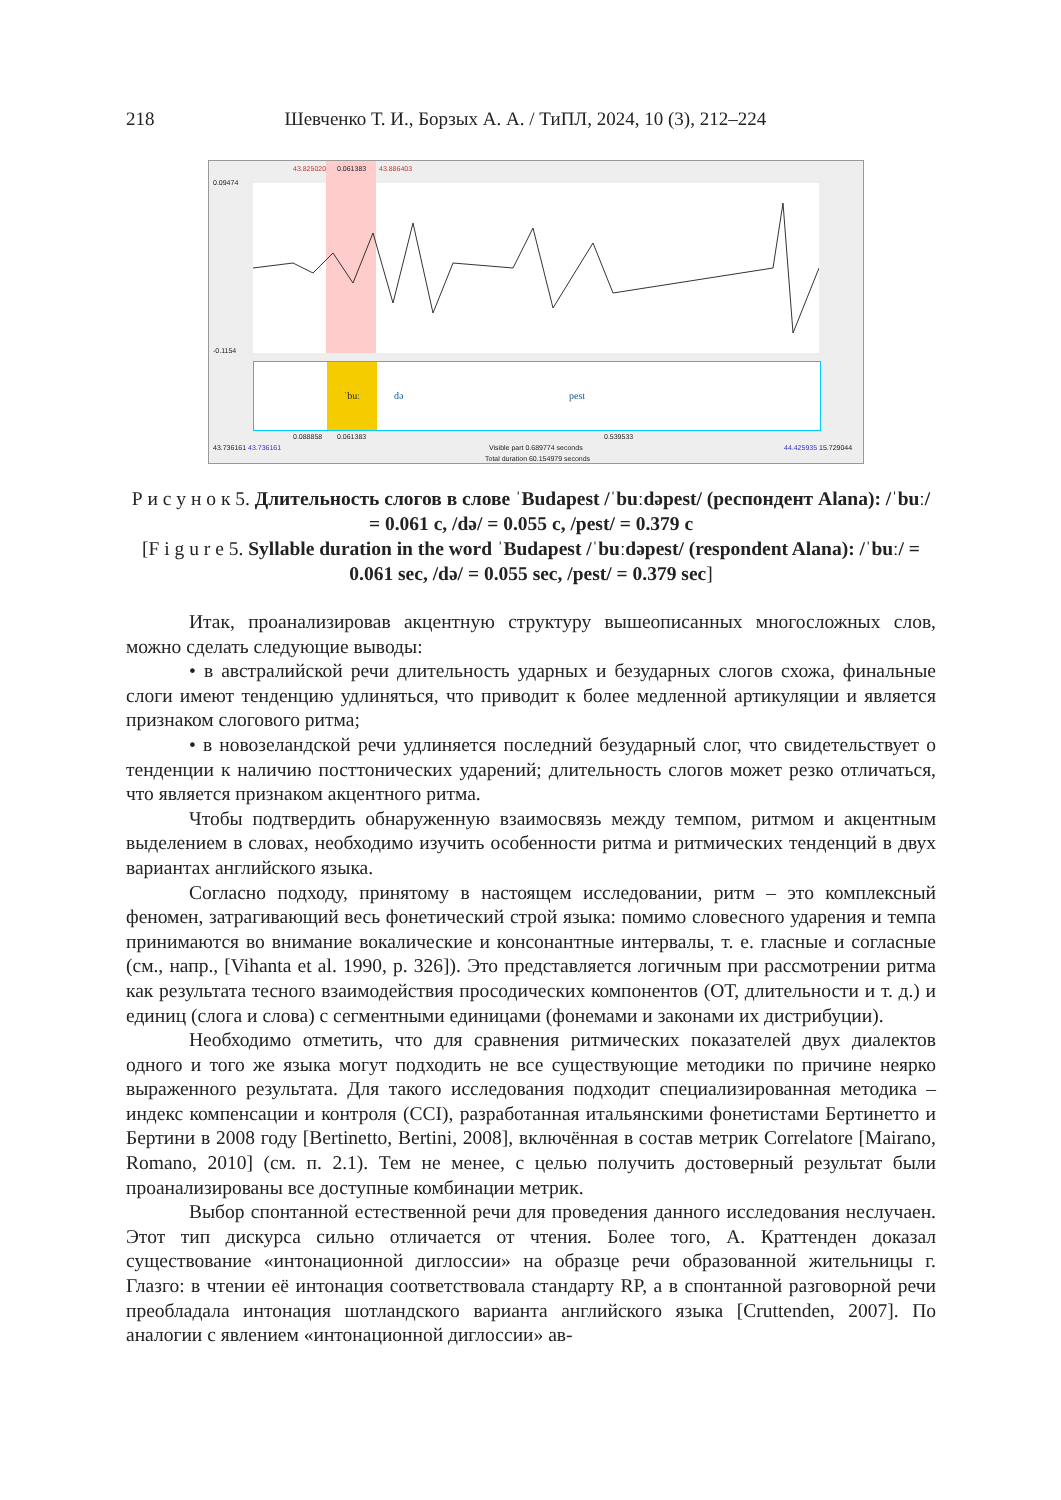218 Шевченко Т. И., Борзых А. А. / ТиПЛ, 2024, 10 (3), 212–224
0.09474
43.825020 0.061383 43.886403
-0.1154
ˈbuː
də pest
0.088858 0.061383 0.539533
43.736161 43.736161 Visible part 0.689774 seconds 44.425935 15.729044
Total duration 60.154979 seconds
Р и с у н о к 5. Длительность слогов в слове ˈBudapest /ˈbuːdəpest/ (респондент Alana): /ˈbuː/ = 0.061 с, /də/ = 0.055 с, /pest/ = 0.379 с
[F i g u r e 5. Syllable duration in the word ˈBudapest /ˈbuːdəpest/ (respondent Alana): /ˈbuː/ = 0.061 sec, /də/ = 0.055 sec, /pest/ = 0.379 sec]
Итак, проанализировав акцентную структуру вышеописанных многосложных слов, можно сделать следующие выводы:
• в австралийской речи длительность ударных и безударных слогов схожа, финальные слоги имеют тенденцию удлиняться, что приводит к более медленной артикуляции и является признаком слогового ритма;
• в новозеландской речи удлиняется последний безударный слог, что свидетельствует о тенденции к наличию посттонических ударений; длительность слогов может резко отличаться, что является признаком акцентного ритма.
Чтобы подтвердить обнаруженную взаимосвязь между темпом, ритмом и акцентным выделением в словах, необходимо изучить особенности ритма и ритмических тенденций в двух вариантах английского языка.
Согласно подходу, принятому в настоящем исследовании, ритм – это комплексный феномен, затрагивающий весь фонетический строй языка: помимо словесного ударения и темпа принимаются во внимание вокалические и консонантные интервалы, т. е. гласные и согласные (см., напр., [Vihanta et al. 1990, p. 326]). Это представляется логичным при рассмотрении ритма как результата тесного взаимодействия просодических компонентов (ОТ, длительности и т. д.) и единиц (слога и слова) с сегментными единицами (фонемами и законами их дистрибуции).
Необходимо отметить, что для сравнения ритмических показателей двух диалектов одного и того же языка могут подходить не все существующие методики по причине неярко выраженного результата. Для такого исследования подходит специализированная методика – индекс компенсации и контроля (CCI), разработанная итальянскими фонетистами Бертинетто и Бертини в 2008 году [Bertinetto, Bertini, 2008], включённая в состав метрик Correlatore [Mairano, Romano, 2010] (см. п. 2.1). Тем не менее, с целью получить достоверный результат были проанализированы все доступные комбинации метрик.
Выбор спонтанной естественной речи для проведения данного исследования неслучаен. Этот тип дискурса сильно отличается от чтения. Более того, А. Краттенден доказал существование «интонационной диглоссии» на образце речи образованной жительницы г. Глазго: в чтении её интонация соответствовала стандарту RP, а в спонтанной разговорной речи преобладала интонация шотландского варианта английского языка [Cruttenden, 2007]. По аналогии с явлением «интонационной диглоссии» ав-